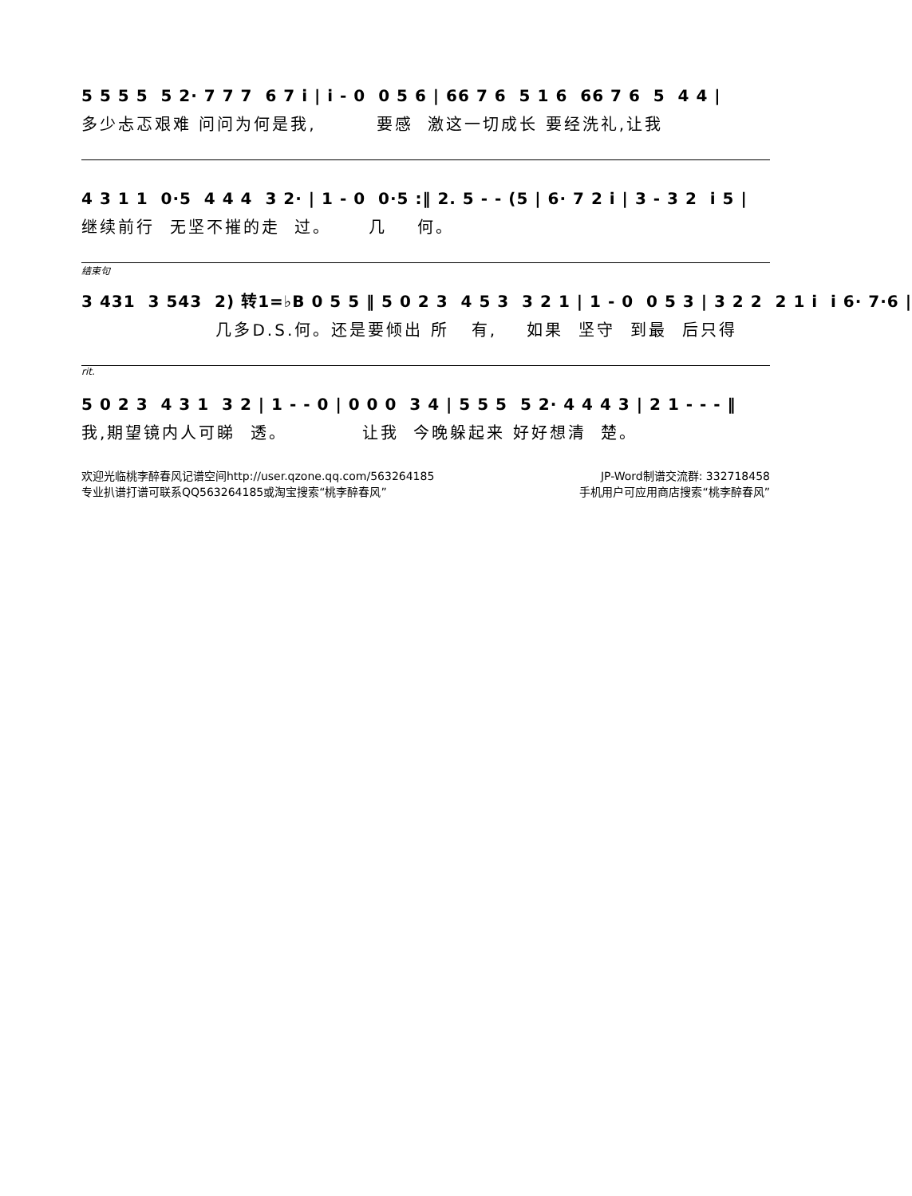5 5 5 5 5 2· 7 7 7 6 7 i | i - 0 0 5 6 | 66 7 6 5 1 6 66 7 6 5 4 4 |
多少忐忑艰难 问问为何是我, 要感 激这一切成长 要经洗礼,让我
4 3 1 1 0·5 4 4 4 3 2· | 1 - 0 0·5 :‖ 2. 5 - - (5 | 6· 7 2 i | 3 - 3 2 i 5 |
继续前行 无坚不摧的走 过。 几 何。
结束句
3 431 3 543 2) 转1=♭B 0 5 5 ‖ 5 0 2 3 4 5 3 3 2 1 | 1 - 0 0 5 3 | 3 2 2 2 1 i i 6· 7·6 |
几多D.S.何。还是要倾出 所 有, 如果 坚守 到最 后只得
rit.
5 0 2 3 4 3 1 3 2 | 1 - - 0 | 0 0 0 3 4 | 5 5 5 5 2· 4 4 4 3 | 2 1 - - - ‖
我,期望镜内人可睇 透。 让我 今晚躲起来 好好想清 楚。
欢迎光临桃李醉春风记谱空间http://user.qzone.qq.com/563264185 JP-Word制谱交流群: 332718458
专业扒谱打谱可联系QQ563264185或淘宝搜索“桃李醉春风” 手机用户可应用商店搜索“桃李醉春风”